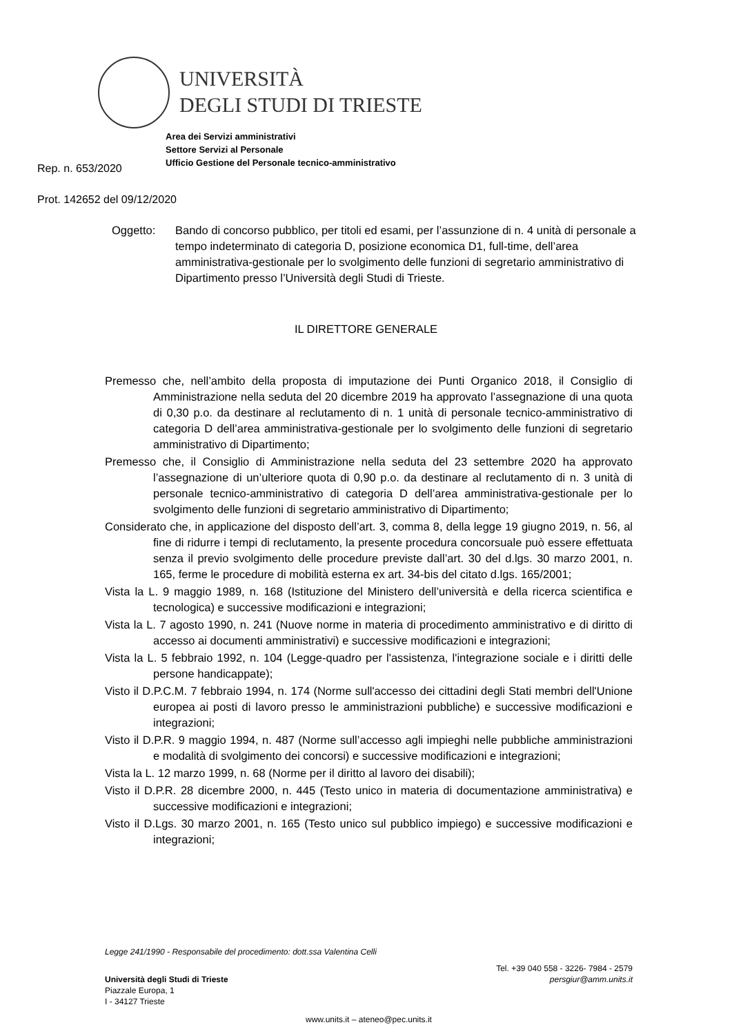UNIVERSITÀ
DEGLI STUDI DI TRIESTE
Area dei Servizi amministrativi
Settore Servizi al Personale
Ufficio Gestione del Personale tecnico-amministrativo
Rep. n. 653/2020
Prot. 142652 del 09/12/2020
Oggetto: Bando di concorso pubblico, per titoli ed esami, per l’assunzione di n. 4 unità di personale a tempo indeterminato di categoria D, posizione economica D1, full-time, dell’area amministrativa-gestionale per lo svolgimento delle funzioni di segretario amministrativo di Dipartimento presso l’Università degli Studi di Trieste.
IL DIRETTORE GENERALE
Premesso che, nell’ambito della proposta di imputazione dei Punti Organico 2018, il Consiglio di Amministrazione nella seduta del 20 dicembre 2019 ha approvato l’assegnazione di una quota di 0,30 p.o. da destinare al reclutamento di n. 1 unità di personale tecnico-amministrativo di categoria D dell’area amministrativa-gestionale per lo svolgimento delle funzioni di segretario amministrativo di Dipartimento;
Premesso che, il Consiglio di Amministrazione nella seduta del 23 settembre 2020 ha approvato l’assegnazione di un’ulteriore quota di 0,90 p.o. da destinare al reclutamento di n. 3 unità di personale tecnico-amministrativo di categoria D dell’area amministrativa-gestionale per lo svolgimento delle funzioni di segretario amministrativo di Dipartimento;
Considerato che, in applicazione del disposto dell’art. 3, comma 8, della legge 19 giugno 2019, n. 56, al fine di ridurre i tempi di reclutamento, la presente procedura concorsuale può essere effettuata senza il previo svolgimento delle procedure previste dall’art. 30 del d.lgs. 30 marzo 2001, n. 165, ferme le procedure di mobilità esterna ex art. 34-bis del citato d.lgs. 165/2001;
Vista la L. 9 maggio 1989, n. 168 (Istituzione del Ministero dell’università e della ricerca scientifica e tecnologica) e successive modificazioni e integrazioni;
Vista la L. 7 agosto 1990, n. 241 (Nuove norme in materia di procedimento amministrativo e di diritto di accesso ai documenti amministrativi) e successive modificazioni e integrazioni;
Vista la L. 5 febbraio 1992, n. 104 (Legge-quadro per l'assistenza, l'integrazione sociale e i diritti delle persone handicappate);
Visto il D.P.C.M. 7 febbraio 1994, n. 174 (Norme sull'accesso dei cittadini degli Stati membri dell'Unione europea ai posti di lavoro presso le amministrazioni pubbliche) e successive modificazioni e integrazioni;
Visto il D.P.R. 9 maggio 1994, n. 487 (Norme sull’accesso agli impieghi nelle pubbliche amministrazioni e modalità di svolgimento dei concorsi) e successive modificazioni e integrazioni;
Vista la L. 12 marzo 1999, n. 68 (Norme per il diritto al lavoro dei disabili);
Visto il D.P.R. 28 dicembre 2000, n. 445 (Testo unico in materia di documentazione amministrativa) e successive modificazioni e integrazioni;
Visto il D.Lgs. 30 marzo 2001, n. 165 (Testo unico sul pubblico impiego) e successive modificazioni e integrazioni;
Legge 241/1990 - Responsabile del procedimento: dott.ssa Valentina Celli
Tel. +39 040 558 - 3226- 7984 - 2579
Università degli Studi di Trieste persgiur@amm.units.it
Piazzale Europa, 1
I - 34127 Trieste
www.units.it – ateneo@pec.units.it